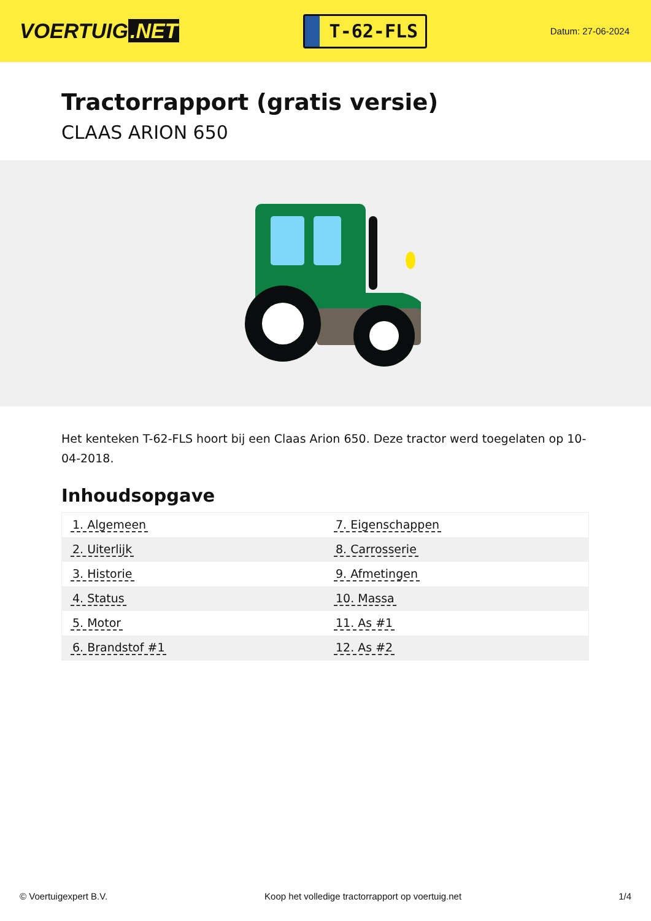VOERTUIG.NET
T-62-FLS
Datum: 27-06-2024
Tractorrapport (gratis versie)
CLAAS ARION 650
Het kenteken T-62-FLS hoort bij een Claas Arion 650. Deze tractor werd toegelaten op 10-04-2018.
Inhoudsopgave
| 1. Algemeen | 7. Eigenschappen |
| 2. Uiterlijk | 8. Carrosserie |
| 3. Historie | 9. Afmetingen |
| 4. Status | 10. Massa |
| 5. Motor | 11. As #1 |
| 6. Brandstof #1 | 12. As #2 |
© Voertuigexpert B.V. Koop het volledige tractorrapport op voertuig.net 1/4